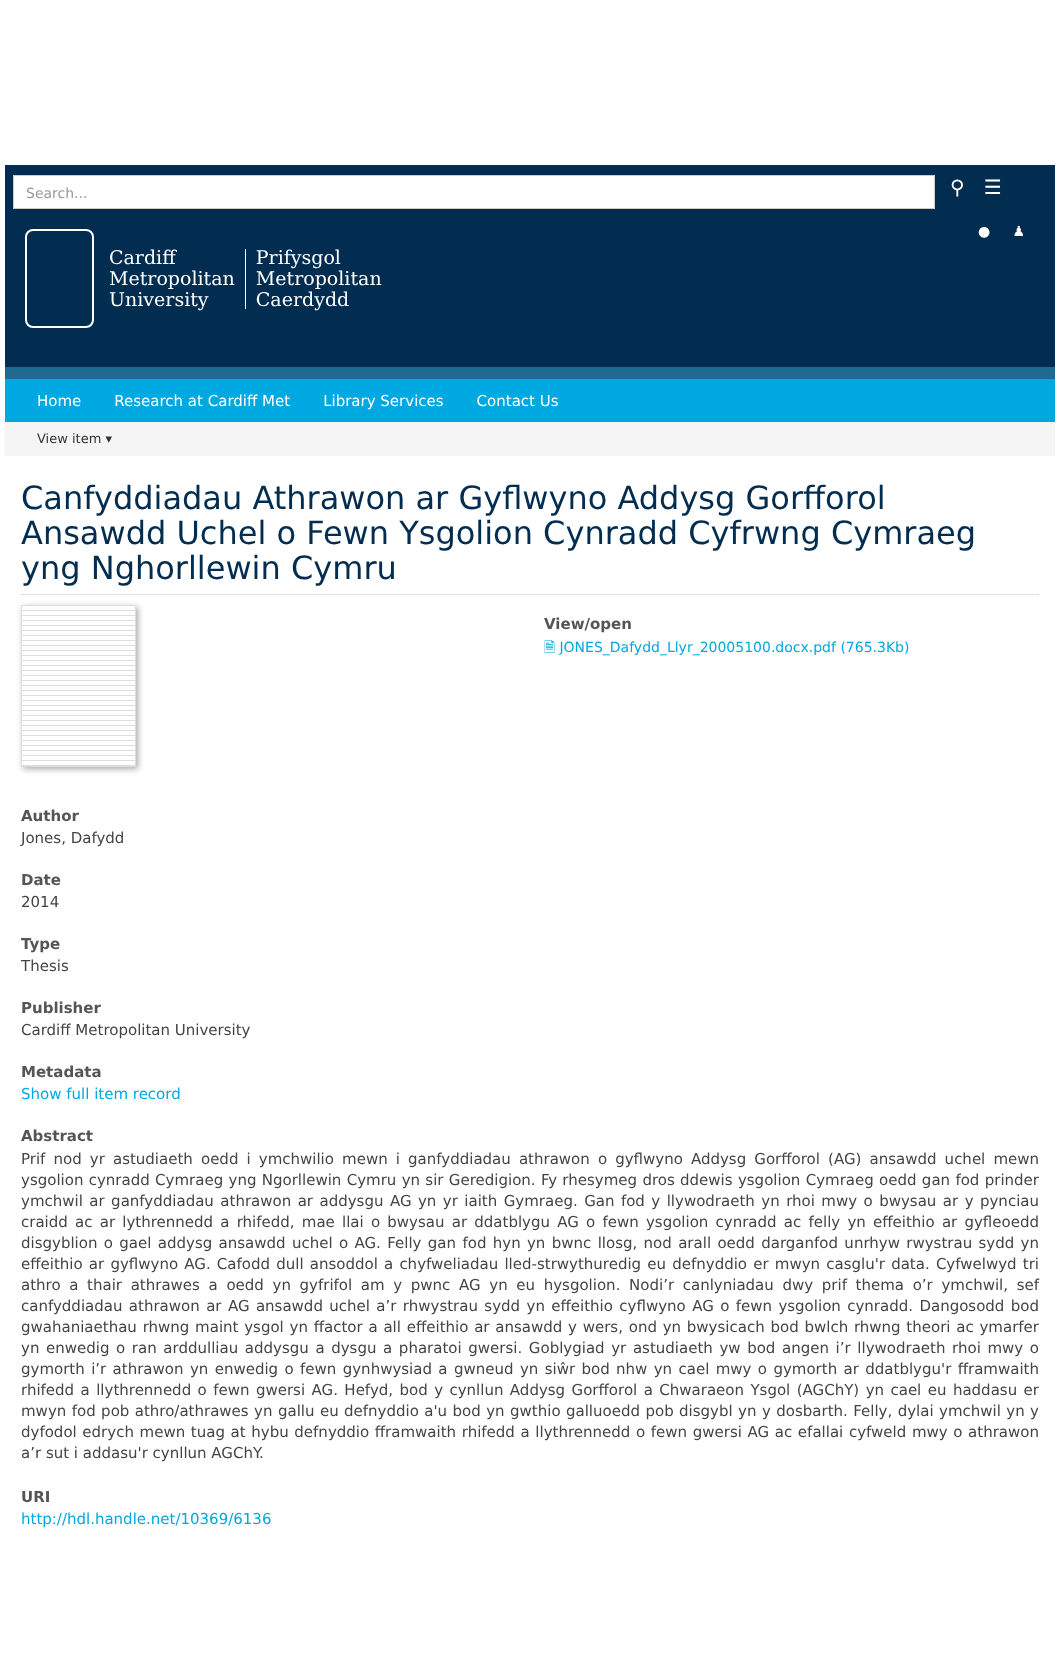Search...
⚲ ☰
● ♟
Cardiff
Metropolitan
University
Prifysgol
Metropolitan
Caerdydd
Home Research at Cardiff Met Library Services Contact Us
View item ▾
Canfyddiadau Athrawon ar Gyflwyno Addysg Gorfforol Ansawdd Uchel o Fewn Ysgolion Cynradd Cyfrwng Cymraeg yng Nghorllewin Cymru
View/open
🗎 JONES_Dafydd_Llyr_20005100.docx.pdf (765.3Kb)
Author
Jones, Dafydd
Date
2014
Type
Thesis
Publisher
Cardiff Metropolitan University
Metadata
Show full item record
Abstract
Prif nod yr astudiaeth oedd i ymchwilio mewn i ganfyddiadau athrawon o gyflwyno Addysg Gorfforol (AG) ansawdd uchel mewn ysgolion cynradd Cymraeg yng Ngorllewin Cymru yn sir Geredigion. Fy rhesymeg dros ddewis ysgolion Cymraeg oedd gan fod prinder ymchwil ar ganfyddiadau athrawon ar addysgu AG yn yr iaith Gymraeg. Gan fod y llywodraeth yn rhoi mwy o bwysau ar y pynciau craidd ac ar lythrennedd a rhifedd, mae llai o bwysau ar ddatblygu AG o fewn ysgolion cynradd ac felly yn effeithio ar gyfleoedd disgyblion o gael addysg ansawdd uchel o AG. Felly gan fod hyn yn bwnc llosg, nod arall oedd darganfod unrhyw rwystrau sydd yn effeithio ar gyflwyno AG. Cafodd dull ansoddol a chyfweliadau lled-strwythuredig eu defnyddio er mwyn casglu'r data. Cyfwelwyd tri athro a thair athrawes a oedd yn gyfrifol am y pwnc AG yn eu hysgolion. Nodi’r canlyniadau dwy prif thema o’r ymchwil, sef canfyddiadau athrawon ar AG ansawdd uchel a’r rhwystrau sydd yn effeithio cyflwyno AG o fewn ysgolion cynradd. Dangosodd bod gwahaniaethau rhwng maint ysgol yn ffactor a all effeithio ar ansawdd y wers, ond yn bwysicach bod bwlch rhwng theori ac ymarfer yn enwedig o ran arddulliau addysgu a dysgu a pharatoi gwersi. Goblygiad yr astudiaeth yw bod angen i’r llywodraeth rhoi mwy o gymorth i’r athrawon yn enwedig o fewn gynhwysiad a gwneud yn siŵr bod nhw yn cael mwy o gymorth ar ddatblygu'r fframwaith rhifedd a llythrennedd o fewn gwersi AG. Hefyd, bod y cynllun Addysg Gorfforol a Chwaraeon Ysgol (AGChY) yn cael eu haddasu er mwyn fod pob athro/athrawes yn gallu eu defnyddio a'u bod yn gwthio galluoedd pob disgybl yn y dosbarth. Felly, dylai ymchwil yn y dyfodol edrych mewn tuag at hybu defnyddio fframwaith rhifedd a llythrennedd o fewn gwersi AG ac efallai cyfweld mwy o athrawon a’r sut i addasu'r cynllun AGChY.
URI
http://hdl.handle.net/10369/6136